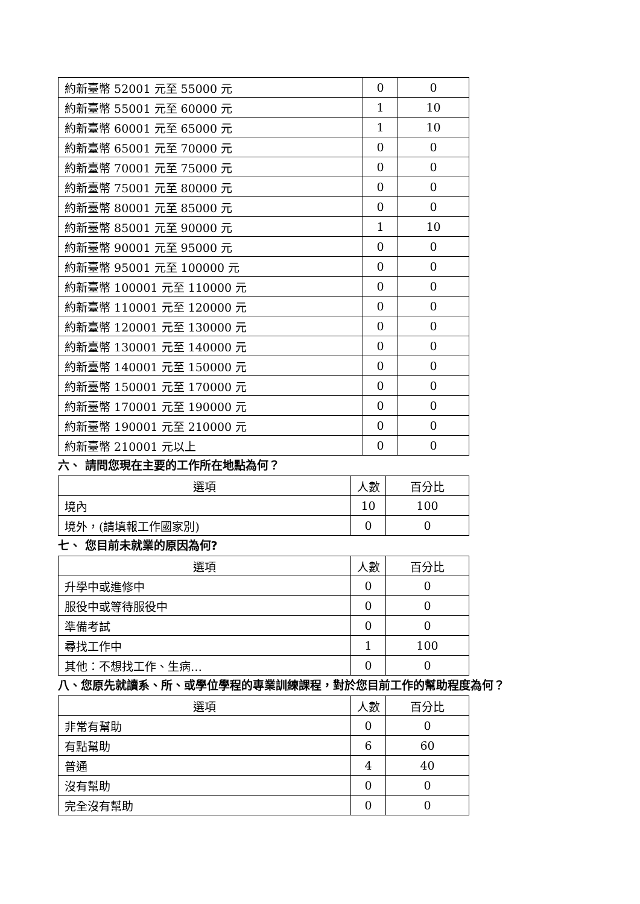| 約新臺幣 52001 元至 55000 元 | 0 | 0 |
| 約新臺幣 55001 元至 60000 元 | 1 | 10 |
| 約新臺幣 60001 元至 65000 元 | 1 | 10 |
| 約新臺幣 65001 元至 70000 元 | 0 | 0 |
| 約新臺幣 70001 元至 75000 元 | 0 | 0 |
| 約新臺幣 75001 元至 80000 元 | 0 | 0 |
| 約新臺幣 80001 元至 85000 元 | 0 | 0 |
| 約新臺幣 85001 元至 90000 元 | 1 | 10 |
| 約新臺幣 90001 元至 95000 元 | 0 | 0 |
| 約新臺幣 95001 元至 100000 元 | 0 | 0 |
| 約新臺幣 100001 元至 110000 元 | 0 | 0 |
| 約新臺幣 110001 元至 120000 元 | 0 | 0 |
| 約新臺幣 120001 元至 130000 元 | 0 | 0 |
| 約新臺幣 130001 元至 140000 元 | 0 | 0 |
| 約新臺幣 140001 元至 150000 元 | 0 | 0 |
| 約新臺幣 150001 元至 170000 元 | 0 | 0 |
| 約新臺幣 170001 元至 190000 元 | 0 | 0 |
| 約新臺幣 190001 元至 210000 元 | 0 | 0 |
| 約新臺幣 210001 元以上 | 0 | 0 |
六、 請問您現在主要的工作所在地點為何？
| 選項 | 人數 | 百分比 |
| --- | --- | --- |
| 境內 | 10 | 100 |
| 境外，(請填報工作國家別) | 0 | 0 |
七、 您目前未就業的原因為何?
| 選項 | 人數 | 百分比 |
| --- | --- | --- |
| 升學中或進修中 | 0 | 0 |
| 服役中或等待服役中 | 0 | 0 |
| 準備考試 | 0 | 0 |
| 尋找工作中 | 1 | 100 |
| 其他：不想找工作、生病… | 0 | 0 |
八、您原先就讀系、所、或學位學程的專業訓練課程，對於您目前工作的幫助程度為何？
| 選項 | 人數 | 百分比 |
| --- | --- | --- |
| 非常有幫助 | 0 | 0 |
| 有點幫助 | 6 | 60 |
| 普通 | 4 | 40 |
| 沒有幫助 | 0 | 0 |
| 完全沒有幫助 | 0 | 0 |